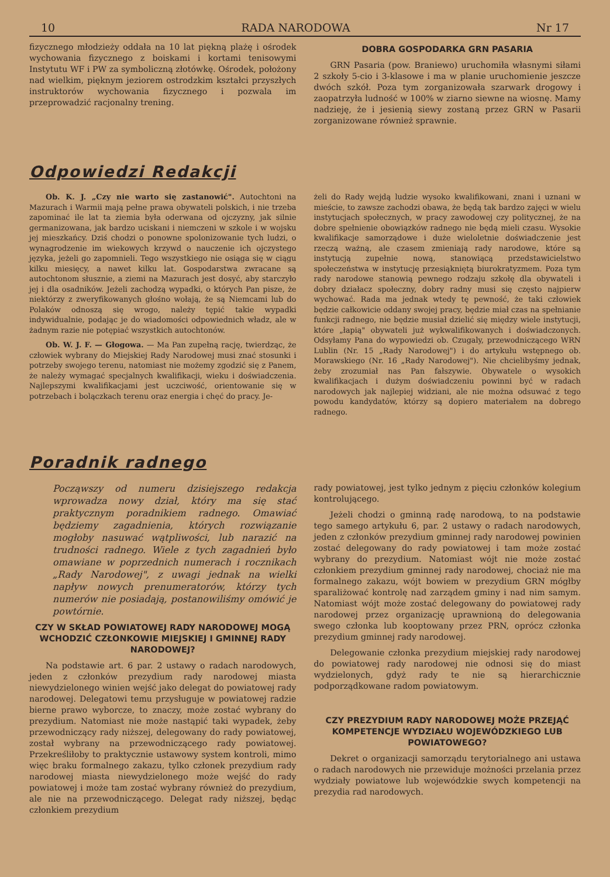10 RADA NARODOWA Nr 17
fizycznego młodzieży oddała na 10 lat piękną plażę i ośrodek wychowania fizycznego z boiskami i kortami tenisowymi Instytutu WF i PW za symboliczną złotówkę. Ośrodek, położony nad wielkim, pięknym jeziorem ostrodzkim kształci przyszłych instruktorów wychowania fizycznego i pozwala im przeprowadzić racjonalny trening.
DOBRA GOSPODARKA GRN PASARIA
GRN Pasaria (pow. Braniewo) uruchomiła własnymi siłami 2 szkoły 5-cio i 3-klasowe i ma w planie uruchomienie jeszcze dwóch szkół. Poza tym zorganizowała szarwark drogowy i zaopatrzyła ludność w 100% w ziarno siewne na wiosnę. Mamy nadzieję, że i jesienią siewy zostaną przez GRN w Pasarii zorganizowane również sprawnie.
Odpowiedzi Redakcji
Ob. K. J. „Czy nie warto się zastanowić". Autochtoni na Mazurach i Warmii mają pełne prawa obywateli polskich, i nie trzeba zapominać ile lat ta ziemia była oderwana od ojczyzny, jak silnie germanizowana, jak bardzo uciskani i niemczeni w szkole i w wojsku jej mieszkańcy. Dziś chodzi o ponowne spolonizowanie tych ludzi, o wynagrodzenie im wiekowych krzywd o nauczenie ich ojczystego języka, jeżeli go zapomnieli. Tego wszystkiego nie osiąga się w ciągu kilku miesięcy, a nawet kilku lat. Gospodarstwa zwracane są autochtonom słusznie, a ziemi na Mazurach jest dosyć, aby starczyło jej i dla osadników. Jeżeli zachodzą wypadki, o których Pan pisze, że niektórzy z zweryfikowanych głośno wołają, że są Niemcami lub do Polaków odnoszą się wrogo, należy tępić takie wypadki indywidualnie, podając je do wiadomości odpowiednich władz, ale w żadnym razie nie potępiać wszystkich autochtonów.
Ob. W. J. F. — Głogowa. — Ma Pan zupełną rację, twierdząc, że człowiek wybrany do Miejskiej Rady Narodowej musi znać stosunki i potrzeby swojego terenu, natomiast nie możemy zgodzić się z Panem, że należy wymagać specjalnych kwalifikacji, wieku i doświadczenia. Najlepszymi kwalifikacjami jest uczciwość, orientowanie się w potrzebach i bolączkach terenu oraz energia i chęć do pracy. Je-
żeli do Rady wejdą ludzie wysoko kwalifikowani, znani i uznani w mieście, to zawsze zachodzi obawa, że będą tak bardzo zajęci w wielu instytucjach społecznych, w pracy zawodowej czy politycznej, że na dobre spełnienie obowiązków radnego nie będą mieli czasu. Wysokie kwalifikacje samorządowe i duże wieloletnie doświadczenie jest rzeczą ważną, ale czasem zmieniają rady narodowe, które są instytucją zupełnie nową, stanowiącą przedstawicielstwo społeczeństwa w instytucję przesiąkniętą biurokratyzmem. Poza tym rady narodowe stanowią pewnego rodzaju szkołę dla obywateli i dobry działacz społeczny, dobry radny musi się często najpierw wychować. Rada ma jednak wtedy tę pewność, że taki człowiek będzie całkowicie oddany swojej pracy, będzie miał czas na spełnianie funkcji radnego, nie będzie musiał dzielić się między wiele instytucji, które „łapią" obywateli już wykwalifikowanych i doświadczonych. Odsyłamy Pana do wypowiedzi ob. Czugaly, przewodniczącego WRN Lublin (Nr. 15 „Rady Narodowej") i do artykułu wstępnego ob. Morawskiego (Nr. 16 „Rady Narodowej"). Nie chcielibyśmy jednak, żeby zrozumiał nas Pan fałszywie. Obywatele o wysokich kwalifikacjach i dużym doświadczeniu powinni być w radach narodowych jak najlepiej widziani, ale nie można odsuwać z tego powodu kandydatów, którzy są dopiero materiałem na dobrego radnego.
Poradnik radnego
Począwszy od numeru dzisiejszego redakcja wprowadza nowy dział, który ma się stać praktycznym poradnikiem radnego. Omawiać będziemy zagadnienia, których rozwiązanie mogłoby nasuwać wątpliwości, lub narazić na trudności radnego. Wiele z tych zagadnień było omawiane w poprzednich numerach i rocznikach „Rady Narodowej", z uwagi jednak na wielki napływ nowych prenumeratorów, którzy tych numerów nie posiadają, postanowiliśmy omówić je powtórnie.
CZY W SKŁAD POWIATOWEJ RADY NARODOWEJ MOGĄ WCHODZIĆ CZŁONKOWIE MIEJSKIEJ I GMINNEJ RADY NARODOWEJ?
Na podstawie art. 6 par. 2 ustawy o radach narodowych, jeden z członków prezydium rady narodowej miasta niewydzielonego winien wejść jako delegat do powiatowej rady narodowej. Delegatowi temu przysługuje w powiatowej radzie bierne prawo wyborcze, to znaczy, może zostać wybrany do prezydium. Natomiast nie może nastąpić taki wypadek, żeby przewodniczący rady niższej, delegowany do rady powiatowej, został wybrany na przewodniczącego rady powiatowej. Przekreśliłoby to praktycznie ustawowy system kontroli, mimo więc braku formalnego zakazu, tylko członek prezydium rady narodowej miasta niewydzielonego może wejść do rady powiatowej i może tam zostać wybrany również do prezydium, ale nie na przewodniczącego. Delegat rady niższej, będąc członkiem prezydium
rady powiatowej, jest tylko jednym z pięciu członków kolegium kontrolującego.
Jeżeli chodzi o gminną radę narodową, to na podstawie tego samego artykułu 6, par. 2 ustawy o radach narodowych, jeden z członków prezydium gminnej rady narodowej powinien zostać delegowany do rady powiatowej i tam może zostać wybrany do prezydium. Natomiast wójt nie może zostać członkiem prezydium gminnej rady narodowej, chociaż nie ma formalnego zakazu, wójt bowiem w prezydium GRN mógłby sparaliżować kontrolę nad zarządem gminy i nad nim samym. Natomiast wójt może zostać delegowany do powiatowej rady narodowej przez organizację uprawnioną do delegowania swego członka lub kooptowany przez PRN, oprócz członka prezydium gminnej rady narodowej.
Delegowanie członka prezydium miejskiej rady narodowej do powiatowej rady narodowej nie odnosi się do miast wydzielonych, gdyż rady te nie są hierarchicznie podporządkowane radom powiatowym.
CZY PREZYDIUM RADY NARODOWEJ MOŻE PRZEJĄĆ KOMPETENCJE WYDZIAŁU WOJEWÓDZKIEGO LUB POWIATOWEGO?
Dekret o organizacji samorządu terytorialnego ani ustawa o radach narodowych nie przewiduje możności przelania przez wydziały powiatowe lub wojewódzkie swych kompetencji na prezydia rad narodowych.